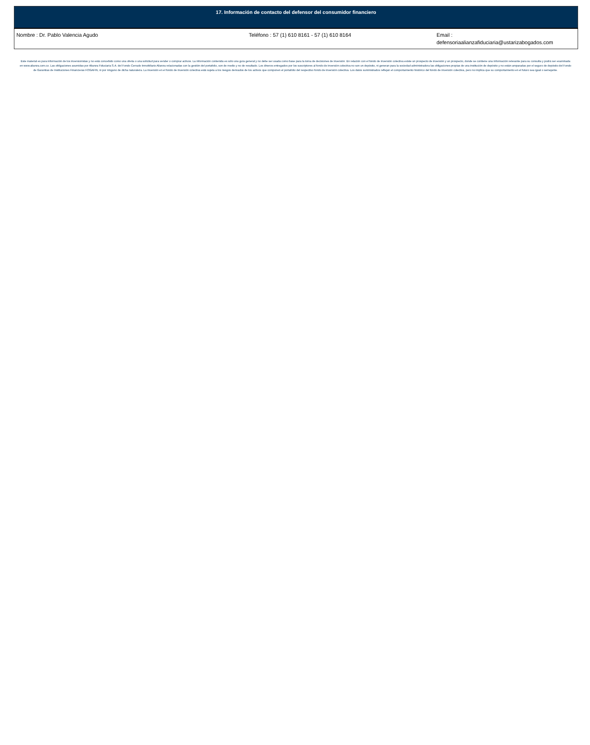| 17. Información de contacto del defensor del consumidor financiero | | |
| --- | --- | --- |
| Nombre : Dr. Pablo Valencia Agudo | Teléfono : 57 (1) 610 8161 - 57 (1) 610 8164 | Email : defensoriaalianzafiduciaria@ustarizabogados.com |
Este material es para información de los inversionistas y no está concebido como una oferta o una solicitud para vender o comprar activos. La información contenida es sólo una guía general y no debe ser usada como base para la toma de decisiones de inversión. En relación con el fondo de inversión colectiva existe un prospecto de inversión y un prospecto, donde se contiene una información relevante para su consulta y podrá ser examinada en www.alianza.com.co. Las obligaciones asumidas por Alianza Fiduciaria S.A. del Fondo Cerrado Inmobiliario Alianza relacionadas con la gestión del portafolio, son de medio y no de resultado. Los dineros entregados por los suscriptores al fondo de inversión colectiva no son un depósito, ni generan para la sociedad administradora las obligaciones propias de una institución de depósito y no están amparadas por el seguro de depósito del Fondo de Garantías de Instituciones Financieras FOGAFIN, ni por ninguno de dicha naturaleza. La inversión en el fondo de inversión colectiva está sujeta a los riesgos derivados de los activos que componen el portafolio del respectivo fondo de inversión colectiva. Los datos suministrados reflejan el comportamiento histórico del fondo de inversión colectiva, pero no implica que su comportamiento en el futuro sea igual o semejante.